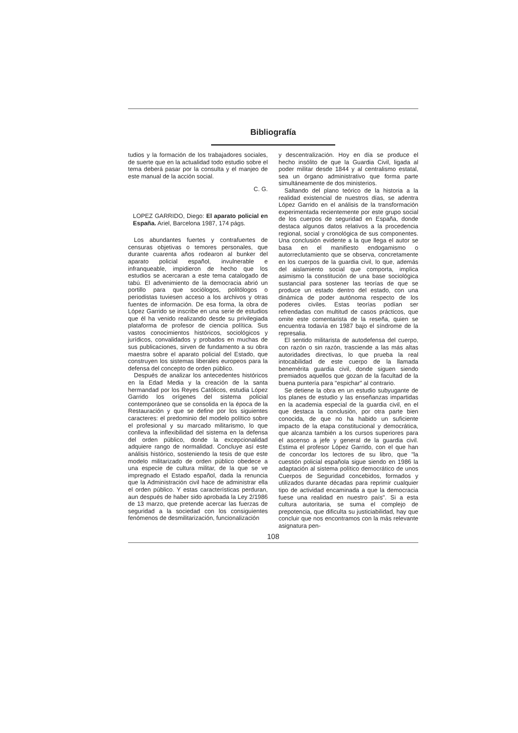Bibliografía
tudios y la formación de los trabajadores sociales, de suerte que en la actualidad todo estudio sobre el tema deberá pasar por la consulta y el manjeo de este manual de la acción social.
C. G.
LOPEZ GARRIDO, Diego: El aparato policial en España. Ariel, Barcelona 1987, 174 págs.
Los abundantes fuertes y contrafuertes de censuras objetivas o temores personales, que durante cuarenta años rodearon al bunker del aparato policial español, invulnerable e infranqueable, impidieron de hecho que los estudios se acercaran a este tema catalogado de tabú. El advenimiento de la democracia abrió un portillo para que sociólogos, politólogos o periodistas tuviesen acceso a los archivos y otras fuentes de información. De esa forma, la obra de López Garrido se inscribe en una serie de estudios que él ha venido realizando desde su privilegiada plataforma de profesor de ciencia política. Sus vastos conocimientos históricos, sociológicos y jurídicos, convalidados y probados en muchas de sus publicaciones, sirven de fundamento a su obra maestra sobre el aparato policial del Estado, que construyen los sistemas liberales europeos para la defensa del concepto de orden público.
Después de analizar los antecedentes históricos en la Edad Media y la creación de la santa hermandad por los Reyes Católicos, estudia López Garrido los orígenes del sistema policial contemporáneo que se consolida en la época de la Restauración y que se define por los siguientes caracteres: el predominio del modelo político sobre el profesional y su marcado militarismo, lo que conlleva la inflexibilidad del sistema en la defensa del orden público, donde la excepcionalidad adquiere rango de normalidad. Concluye así este análisis histórico, sosteniendo la tesis de que este modelo militarizado de orden público obedece a una especie de cultura militar, de la que se ve impregnado el Estado español, dada la renuncia que la Administración civil hace de administrar ella el orden público. Y estas características perduran, aun después de haber sido aprobada la Ley 2/1986 de 13 marzo, que pretende acercar las fuerzas de seguridad a la sociedad con los consiguientes fenómenos de desmilitarización, funcionalización
y descentralización. Hoy en día se produce el hecho insólito de que la Guardia Civil, ligada al poder militar desde 1844 y al centralismo estatal, sea un órgano administrativo que forma parte simultáneamente de dos ministerios.
Saltando del plano teórico de la historia a la realidad existencial de nuestros días, se adentra López Garrido en el análisis de la transformación experimentada recientemente por este grupo social de los cuerpos de seguridad en España, donde destaca algunos datos relativos a la procedencia regional, social y cronológica de sus componentes. Una conclusión evidente a la que llega el autor se basa en el manifiesto endogamismo o autorreclutamiento que se observa, concretamente en los cuerpos de la guardia civil, lo que, además del aislamiento social que comporta, implica asimismo la constitución de una base sociológica sustancial para sostener las teorías de que se produce un estado dentro del estado, con una dinámica de poder autónoma respecto de los poderes civiles. Estas teorías podían ser refrendadas con multitud de casos prácticos, que omite este comentarista de la reseña, quien se encuentra todavía en 1987 bajo el síndrome de la represalia.
El sentido militarista de autodefensa del cuerpo, con razón o sin razón, trasciende a las más altas autoridades directivas, lo que prueba la real intocabilidad de este cuerpo de la llamada benemérita guardia civil, donde siguen siendo premiados aquellos que gozan de la facultad de la buena puntería para "espichar" al contrario.
Se detiene la obra en un estudio subyugante de los planes de estudio y las enseñanzas impartidas en la academia especial de la guardia civil, en el que destaca la conclusión, por otra parte bien conocida, de que no ha habido un suficiente impacto de la etapa constitucional y democrática, que alcanza también a los cursos superiores para el ascenso a jefe y general de la guardia civil. Estima el profesor López Garrido, con el que han de concordar los lectores de su libro, que "la cuestión policial española sigue siendo en 1986 la adaptación al sistema político democrático de unos Cuerpos de Seguridad concebidos, formados y utilizados durante décadas para reprimir cualquier tipo de actividad encaminada a que la democracia fuese una realidad en nuestro país". Si a esta cultura autoritaria, se suma el complejo de prepotencia, que dificulta su justiciabilidad, hay que concluir que nos encontramos con la más relevante asignatura pen-
108